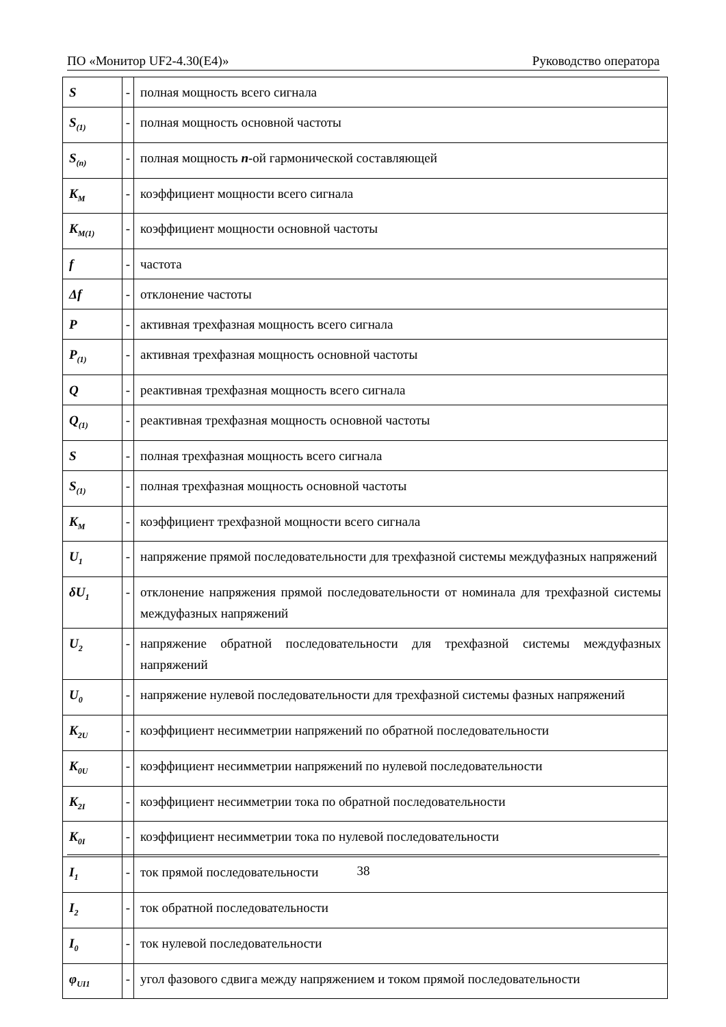ПО «Монитор UF2-4.30(E4)» Руководство оператора
| S | - | полная мощность всего сигнала |
| S<sub>(1)</sub> | - | полная мощность основной частоты |
| S<sub>(n)</sub> | - | полная мощность n -ой гармонической составляющей |
| K<sub>M</sub> | - | коэффициент мощности всего сигнала |
| K<sub>M(1)</sub> | - | коэффициент мощности основной частоты |
| f | - | частота |
| Δf | - | отклонение частоты |
| P | - | активная трехфазная мощность всего сигнала |
| P<sub>(1)</sub> | - | активная трехфазная мощность основной частоты |
| Q | - | реактивная трехфазная мощность всего сигнала |
| Q<sub>(1)</sub> | - | реактивная трехфазная мощность основной частоты |
| S | - | полная трехфазная мощность всего сигнала |
| S<sub>(1)</sub> | - | полная трехфазная мощность основной частоты |
| K<sub>M</sub> | - | коэффициент трехфазной мощности всего сигнала |
| U<sub>1</sub> | - | напряжение прямой последовательности для трехфазной системы междуфазных напряжений |
| δU<sub>1</sub> | - | отклонение напряжения прямой последовательности от номинала для трехфазной системы междуфазных напряжений |
| U<sub>2</sub> | - | напряжение обратной последовательности для трехфазной системы междуфазных напряжений |
| U<sub>0</sub> | - | напряжение нулевой последовательности для трехфазной системы фазных напряжений |
| K<sub>2U</sub> | - | коэффициент несимметрии напряжений по обратной последовательности |
| K<sub>0U</sub> | - | коэффициент несимметрии напряжений по нулевой последовательности |
| K<sub>2I</sub> | - | коэффициент несимметрии тока по обратной последовательности |
| K<sub>0I</sub> | - | коэффициент несимметрии тока по нулевой последовательности |
| I<sub>1</sub> | - | ток прямой последовательности |
| I<sub>2</sub> | - | ток обратной последовательности |
| I<sub>0</sub> | - | ток нулевой последовательности |
| φ<sub>UI1</sub> | - | угол фазового сдвига между напряжением и током прямой последовательности |
38